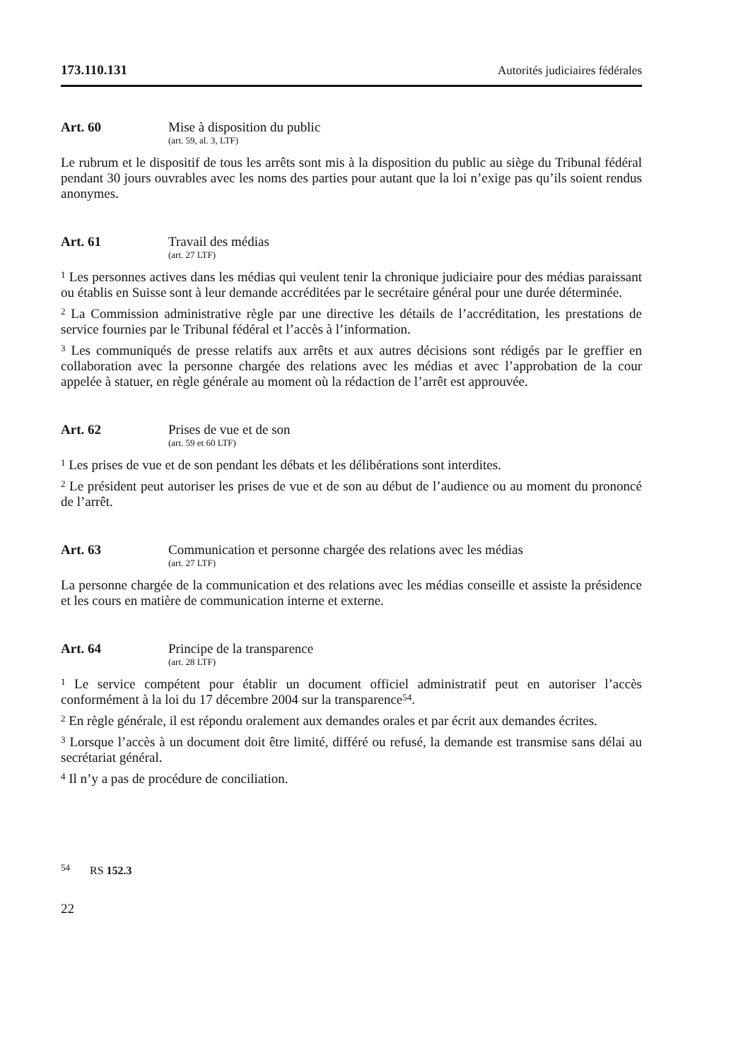173.110.131 Autorités judiciaires fédérales
Art. 60
Mise à disposition du public
(art. 59, al. 3, LTF)
Le rubrum et le dispositif de tous les arrêts sont mis à la disposition du public au siège du Tribunal fédéral pendant 30 jours ouvrables avec les noms des parties pour autant que la loi n’exige pas qu’ils soient rendus anonymes.
Art. 61
Travail des médias
(art. 27 LTF)
<sup>1</sup> Les personnes actives dans les médias qui veulent tenir la chronique judiciaire pour des médias paraissant ou établis en Suisse sont à leur demande accréditées par le secrétaire général pour une durée déterminée.
<sup>2</sup> La Commission administrative règle par une directive les détails de l’accréditation, les prestations de service fournies par le Tribunal fédéral et l’accès à l’information.
<sup>3</sup> Les communiqués de presse relatifs aux arrêts et aux autres décisions sont rédigés par le greffier en collaboration avec la personne chargée des relations avec les médias et avec l’approbation de la cour appelée à statuer, en règle générale au moment où la rédaction de l’arrêt est approuvée.
Art. 62
Prises de vue et de son
(art. 59 et 60 LTF)
<sup>1</sup> Les prises de vue et de son pendant les débats et les délibérations sont interdites.
<sup>2</sup> Le président peut autoriser les prises de vue et de son au début de l’audience ou au moment du prononcé de l’arrêt.
Art. 63
Communication et personne chargée des relations avec les médias
(art. 27 LTF)
La personne chargée de la communication et des relations avec les médias conseille et assiste la présidence et les cours en matière de communication interne et externe.
Art. 64
Principe de la transparence
(art. 28 LTF)
<sup>1</sup> Le service compétent pour établir un document officiel administratif peut en autoriser l’accès conformément à la loi du 17 décembre 2004 sur la transparence<sup>54</sup>.
<sup>2</sup> En règle générale, il est répondu oralement aux demandes orales et par écrit aux demandes écrites.
<sup>3</sup> Lorsque l’accès à un document doit être limité, différé ou refusé, la demande est transmise sans délai au secrétariat général.
<sup>4</sup> Il n’y a pas de procédure de conciliation.
<sup>54</sup> RS 152.3
22